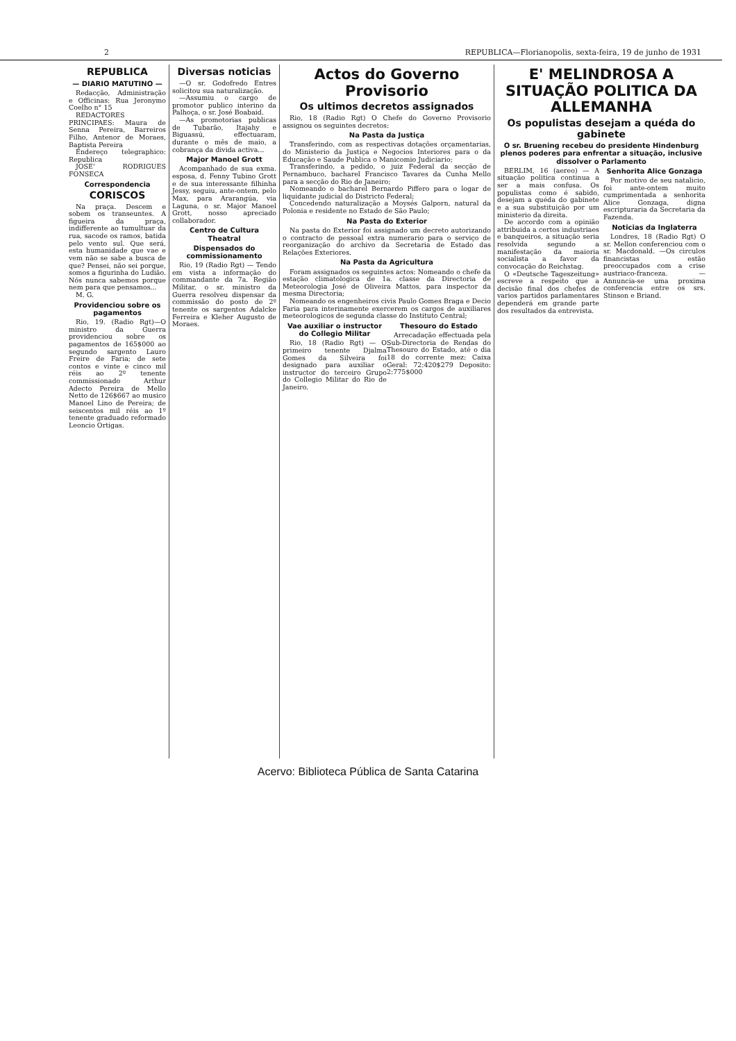2 REPUBLICA—Florianopolis, sexta-feira, 19 de junho de 1931
REPUBLICA
— DIARIO MATUTINO —
Redacção, Administração e Officinas: Rua Jeronymo Coelho n° 15
REDACTORES PRINCIPAES: Maura de Senna Pereira, Barreiros Filho, Antenor de Moraes, Baptista Pereira
Endereço telegraphico: Republica
JOSE' RODRIGUES FONSECA
Correspondencia
CORISCOS
Na praça. Descem e sobem os transeuntes. A figueira da praça, indifferente ao tumultuar da rua, sacode os ramos, batida pelo vento sul. Que será, esta humanidade que vae e vem não se sabe a busca de que? Pensei, não sei porque, somos a figurinha do Ludião. Nós nunca sabemos porque nem para que pensamos...
M. G.
Providenciou sobre os pagamentos
Rio, 19. (Radio Rgt)—O ministro da Guerra providenciou sobre os pagamentos de 165$000 ao segundo sargento Lauro Freire de Faria; de sete contos e vinte e cinco mil réis ao 2º tenente commissionado Arthur Adecto Pereira de Mello Netto de 126$667 ao musico Manoel Lino de Pereira; de seiscentos mil réis ao 1º tenente graduado reformado Leoncio Ortigas.
Diversas noticias
—O sr. Godofredo Entres solicitou sua naturalização.
—Assumiu o cargo de promotor publico interino da Palhoça, o sr. José Boabaid.
—As promotorias publicas de Tubarão, Itajahy e Biguassú, effectuaram, durante o mês de maio, a cobrança da divida activa...
Major Manoel Grott
Acompanhado de sua exma. esposa, d. Fenny Tubino Grott e de sua interessante filhinha Jessy, seguiu, ante-ontem, pelo Max, para Ararangúa, via Laguna, o sr. Major Manoel Grott, nosso apreciado collaborador.
Centro de Cultura Theatral
Dispensados do commissionamento
Rio, 19 (Radio Rgt) — Tendo em vista a informação do commandante da 7a. Região Militar, o sr. ministro da Guerra resolveu dispensar da commissão do posto de 2º tenente os sargentos Adalcke Ferreira e Kleher Augusto de Moraes.
Actos do Governo Provisorio
Os ultimos decretos assignados
Rio, 18 (Radio Rgt) O Chefe do Governo Provisorio assignou os seguintes decretos:
Na Pasta da Justiça
Transferindo, com as respectivas dotações orçamentarias, do Ministerio da Justiça e Negocios Interiores para o da Educação e Saude Publica o Manicomio Judiciario;
Transferindo, a pedido, o juiz Federal da secção de Pernambuco, bacharel Francisco Tavares da Cunha Mello para a secção do Rio de Janeiro;
Nomeando o bacharel Bernardo Piffero para o logar de liquidante judicial do Districto Federal;
Concedendo naturalização a Moysés Galporn, natural da Polonia e residente no Estado de São Paulo;
Na Pasta do Exterior
Na pasta do Exterior foi assignado um decreto autorizando o contracto de pessoal extra numerario para o serviço de reorganização do archivo da Secretaria de Estado das Relações Exteriores.
Na Pasta da Agricultura
Foram assignados os seguintes actos: Nomeando o chefe da estação climatologica de 1a. classe da Directoria de Meteorologia José de Oliveira Mattos, para inspector da mesma Directoria;
Nomeando os engenheiros civis Paulo Gomes Braga e Decio Faria para interinamente exercerem os cargos de auxiliares meteorologicos de segunda classe do Instituto Central;
Vae auxiliar o instructor do Collegio Militar
Rio, 18 (Radio Rgt) — O primeiro tenente Djalma Gomes da Silveira foi designado para auxiliar o instructor do terceiro Grupo do Collegio Militar do Rio de Janeiro.
Thesouro do Estado
Arrecadação effectuada pela Sub-Directoria de Rendas do Thesouro do Estado, até o dia 18 do corrente mez: Caixa Geral: 72:420$279 Deposito: 2:775$000
E' MELINDROSA A SITUAÇÃO POLITICA DA ALLEMANHA
Os populistas desejam a quéda do gabinete
O sr. Bruening recebeu do presidente Hindenburg plenos poderes para enfrentar a situação, inclusive dissolver o Parlamento
BERLIM, 16 (aereo) — A situação politica continua a ser a mais confusa. Os populistas como é sabido, desejam a quéda do gabinete e a sua substituição por um ministerio da direita.
De accordo com a opinião attribuida a certos industriaes e banqueiros, a situação seria resolvida segundo a manifestação da maioria socialista a favor da convocação do Reichstag.
O «Deutsche Tageszeitung» escreve a respeito que a decisão final dos chefes de varios partidos parlamentares dependerá em grande parte dos resultados da entrevista.
Senhorita Alice Gonzaga
Por motivo de seu natalicio, foi ante-ontem muito cumprimentada a senhorita Alice Gonzaga, digna escripturaria da Secretaria da Fazenda.
Noticias da Inglaterra
Londres, 18 (Radio Rgt) O sr. Mellon conferenciou com o sr. Macdonald. —Os circulos financistas estão preoccupados com a crise austriaco-franceza. —Annuncia-se uma proxima conferencia entre os srs. Stinson e Briand.
Acervo: Biblioteca Pública de Santa Catarina